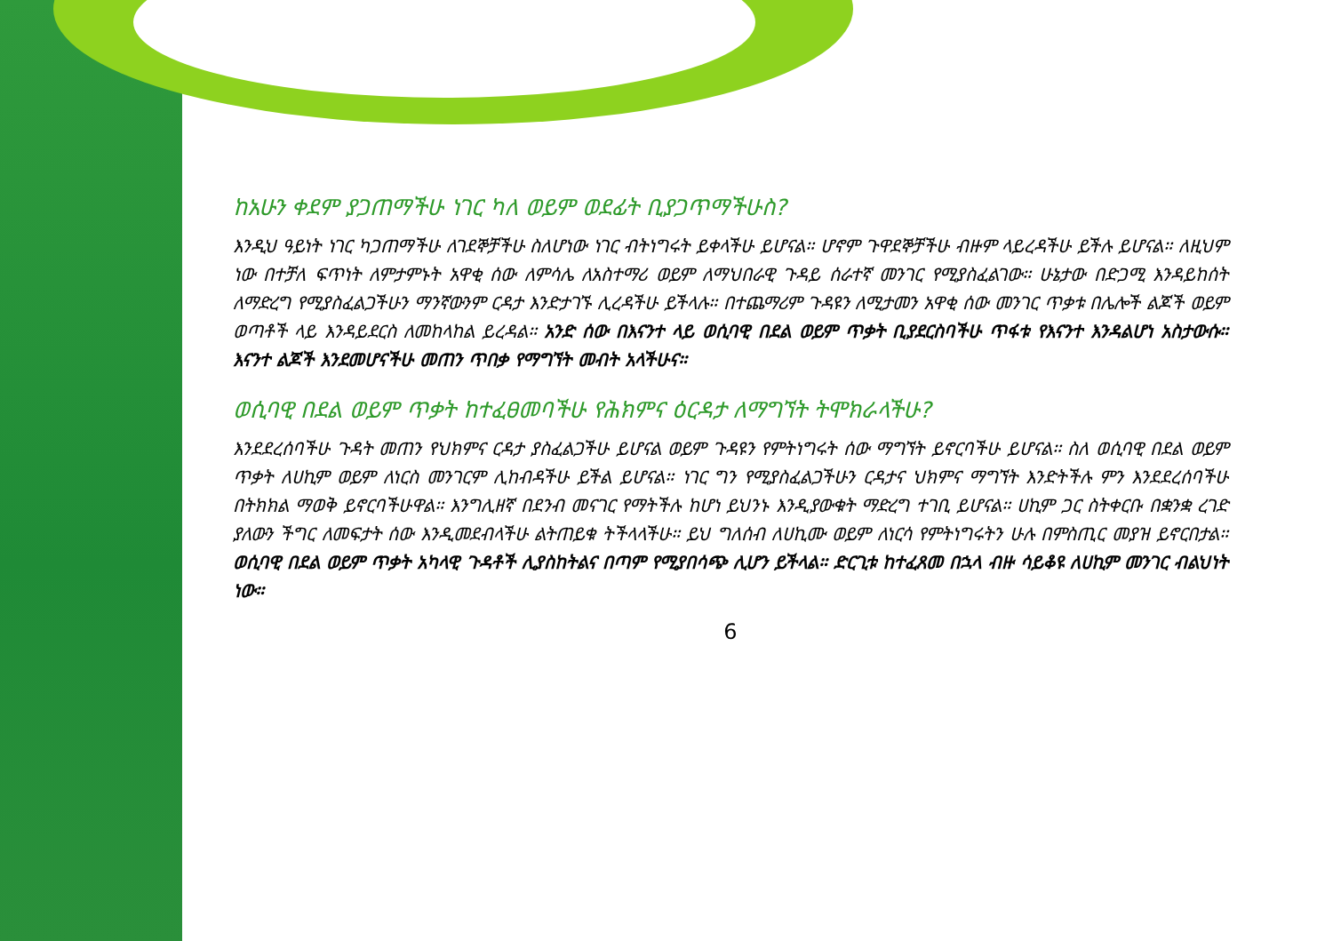ከአሁን ቀደም ያጋጠማችሁ ነገር ካለ ወይም ወደፊት ቢያጋጥማችሁስ?
እንዲህ ዓይነት ነገር ካጋጠማችሁ ለገደኞቻችሁ ስለሆነው ነገር ብትነግሩት ይቀላችሁ ይሆናል። ሆኖም ጉዋደኞቻችሁ ብዙም ላይረዳችሁ ይችሉ ይሆናል። ለዚህም ነው በተቻለ ፍጥነት ለምታምኑት አዋቂ ሰው ለምሳሌ ለአስተማሪ ወይም ለማህበራዊ ጉዳይ ሰራተኛ መንገር የሚያስፈልገው። ሁኔታው በድጋሚ እንዳይከሰት ለማድረግ የሚያስፈልጋችሁን ማንኛውንም ርዳታ እንድታገኙ ሊረዳችሁ ይችላሉ። በተጨማሪም ጉዳዩን ለሚታመን አዋቂ ሰው መንገር ጥቃቱ በሌሎች ልጆች ወይም ወጣቶች ላይ እንዳይደርስ ለመከላከል ይረዳል። አንድ ሰው በእናንተ ላይ ወሲባዊ በደል ወይም ጥቃት ቢያደርስባችሁ ጥፋቱ የእናንተ እንዳልሆነ አስታውሱ። እናንተ ልጆች እንደመሆናችሁ መጠን ጥበቃ የማግኘት መብት አላችሁና።
ወሲባዊ በደል ወይም ጥቃት ከተፈፀመባችሁ የሕክምና ዕርዳታ ለማግኘት ትሞክራላችሁ?
እንደደረሰባችሁ ጉዳት መጠን የህክምና ርዳታ ያስፈልጋችሁ ይሆናል ወይም ጉዳዩን የምትነግሩት ሰው ማግኘት ይኖርባችሁ ይሆናል። ስለ ወሲባዊ በደል ወይም ጥቃት ለሀኪም ወይም ለነርስ መንገርም ሊከብዳችሁ ይችል ይሆናል። ነገር ግን የሚያስፈልጋችሁን ርዳታና ህክምና ማግኘት እንድትችሉ ምን እንደደረሰባችሁ በትክክል ማወቅ ይኖርባችሁዋል። እንግሊዘኛ በደንብ መናገር የማትችሉ ከሆነ ይህንኑ እንዲያውቁት ማድረግ ተገቢ ይሆናል። ሀኪም ጋር ስትቀርቡ በቋንቋ ረገድ ያለውን ችግር ለመፍታት ሰው እንዲመደብላችሁ ልትጠይቁ ትችላላችሁ። ይህ ግለሰብ ለሀኪሙ ወይም ለነርሳ የምትነግሩትን ሁሉ በምስጢር መያዝ ይኖርበታል። ወሲባዊ በደል ወይም ጥቃት አካላዊ ጉዳቶች ሊያስከትልና በጣም የሚያበሳጭ ሊሆን ይችላል። ድርጊቱ ከተፈጸመ በኋላ ብዙ ሳይቆዩ ለሀኪም መንገር ብልህነት ነው።
6